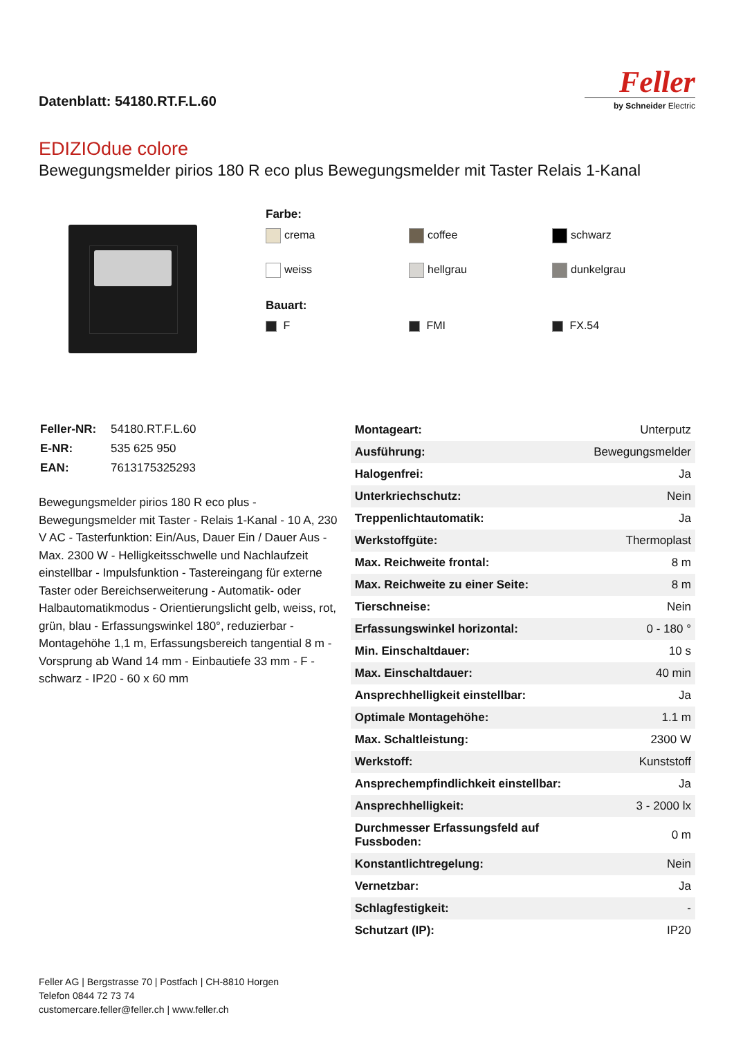Datenblatt: 54180.RT.F.L.60
Feller
by Schneider Electric
EDIZIOdue colore
Bewegungsmelder pirios 180 R eco plus Bewegungsmelder mit Taster Relais 1-Kanal
Farbe:
crema
coffee
schwarz
weiss
hellgrau
dunkelgrau
Bauart:
F
FMI
FX.54
| Feller-NR: | 54180.RT.F.L.60 |
| E-NR: | 535 625 950 |
| EAN: | 7613175325293 |
Bewegungsmelder pirios 180 R eco plus - Bewegungsmelder mit Taster - Relais 1-Kanal - 10 A, 230 V AC - Tasterfunktion: Ein/Aus, Dauer Ein / Dauer Aus - Max. 2300 W - Helligkeitsschwelle und Nachlaufzeit einstellbar - Impulsfunktion - Tastereingang für externe Taster oder Bereichserweiterung - Automatik- oder Halbautomatikmodus - Orientierungslicht gelb, weiss, rot, grün, blau - Erfassungswinkel 180°, reduzierbar - Montagehöhe 1,1 m, Erfassungsbereich tangential 8 m - Vorsprung ab Wand 14 mm - Einbautiefe 33 mm - F - schwarz - IP20 - 60 x 60 mm
| Montageart: | Unterputz |
| Ausführung: | Bewegungsmelder |
| Halogenfrei: | Ja |
| Unterkriechschutz: | Nein |
| Treppenlichtautomatik: | Ja |
| Werkstoffgüte: | Thermoplast |
| Max. Reichweite frontal: | 8 m |
| Max. Reichweite zu einer Seite: | 8 m |
| Tierschneise: | Nein |
| Erfassungswinkel horizontal: | 0 - 180 ° |
| Min. Einschaltdauer: | 10 s |
| Max. Einschaltdauer: | 40 min |
| Ansprechhelligkeit einstellbar: | Ja |
| Optimale Montagehöhe: | 1.1 m |
| Max. Schaltleistung: | 2300 W |
| Werkstoff: | Kunststoff |
| Ansprechempfindlichkeit einstellbar: | Ja |
| Ansprechhelligkeit: | 3 - 2000 lx |
| Durchmesser Erfassungsfeld auf Fussboden: | 0 m |
| Konstantlichtregelung: | Nein |
| Vernetzbar: | Ja |
| Schlagfestigkeit: | - |
| Schutzart (IP): | IP20 |
Feller AG | Bergstrasse 70 | Postfach | CH-8810 Horgen
Telefon 0844 72 73 74
customercare.feller@feller.ch | www.feller.ch